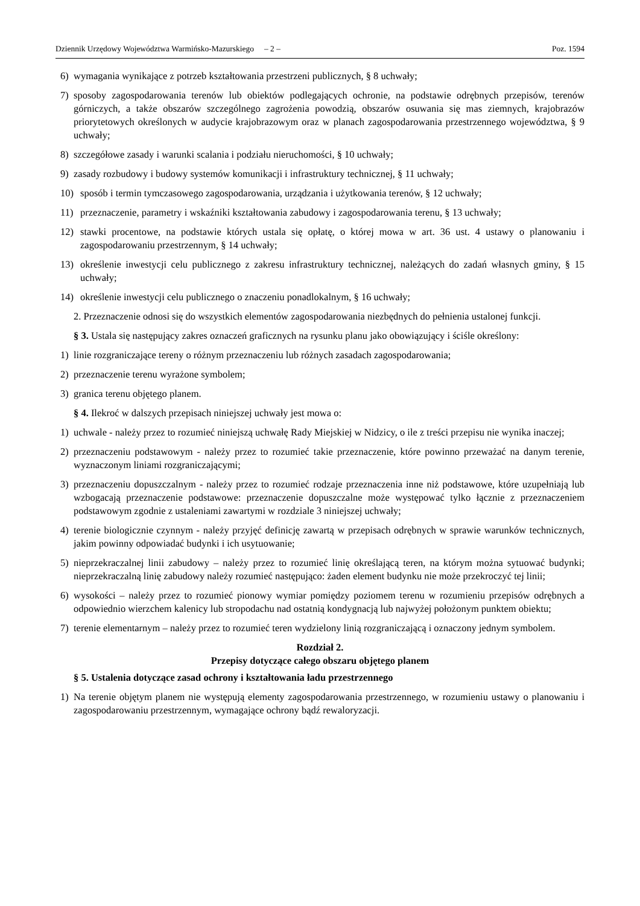Dziennik Urzędowy Województwa Warmińsko-Mazurskiego – 2 – Poz. 1594
6) wymagania wynikające z potrzeb kształtowania przestrzeni publicznych, § 8 uchwały;
7) sposoby zagospodarowania terenów lub obiektów podlegających ochronie, na podstawie odrębnych przepisów, terenów górniczych, a także obszarów szczególnego zagrożenia powodzią, obszarów osuwania się mas ziemnych, krajobrazów priorytetowych określonych w audycie krajobrazowym oraz w planach zagospodarowania przestrzennego województwa, § 9 uchwały;
8) szczegółowe zasady i warunki scalania i podziału nieruchomości, § 10 uchwały;
9) zasady rozbudowy i budowy systemów komunikacji i infrastruktury technicznej, § 11 uchwały;
10) sposób i termin tymczasowego zagospodarowania, urządzania i użytkowania terenów, § 12 uchwały;
11) przeznaczenie, parametry i wskaźniki kształtowania zabudowy i zagospodarowania terenu, § 13 uchwały;
12) stawki procentowe, na podstawie których ustala się opłatę, o której mowa w art. 36 ust. 4 ustawy o planowaniu i zagospodarowaniu przestrzennym, § 14 uchwały;
13) określenie inwestycji celu publicznego z zakresu infrastruktury technicznej, należących do zadań własnych gminy, § 15 uchwały;
14) określenie inwestycji celu publicznego o znaczeniu ponadlokalnym, § 16 uchwały;
2. Przeznaczenie odnosi się do wszystkich elementów zagospodarowania niezbędnych do pełnienia ustalonej funkcji.
§ 3. Ustala się następujący zakres oznaczeń graficznych na rysunku planu jako obowiązujący i ściśle określony:
1) linie rozgraniczające tereny o różnym przeznaczeniu lub różnych zasadach zagospodarowania;
2) przeznaczenie terenu wyrażone symbolem;
3) granica terenu objętego planem.
§ 4. Ilekroć w dalszych przepisach niniejszej uchwały jest mowa o:
1) uchwale - należy przez to rozumieć niniejszą uchwałę Rady Miejskiej w Nidzicy, o ile z treści przepisu nie wynika inaczej;
2) przeznaczeniu podstawowym - należy przez to rozumieć takie przeznaczenie, które powinno przeważać na danym terenie, wyznaczonym liniami rozgraniczającymi;
3) przeznaczeniu dopuszczalnym - należy przez to rozumieć rodzaje przeznaczenia inne niż podstawowe, które uzupełniają lub wzbogacają przeznaczenie podstawowe: przeznaczenie dopuszczalne może występować tylko łącznie z przeznaczeniem podstawowym zgodnie z ustaleniami zawartymi w rozdziale 3 niniejszej uchwały;
4) terenie biologicznie czynnym - należy przyjęć definicję zawartą w przepisach odrębnych w sprawie warunków technicznych, jakim powinny odpowiadać budynki i ich usytuowanie;
5) nieprzekraczalnej linii zabudowy – należy przez to rozumieć linię określającą teren, na którym można sytuować budynki; nieprzekraczalną linię zabudowy należy rozumieć następująco: żaden element budynku nie może przekroczyć tej linii;
6) wysokości – należy przez to rozumieć pionowy wymiar pomiędzy poziomem terenu w rozumieniu przepisów odrębnych a odpowiednio wierzchem kalenicy lub stropodachu nad ostatnią kondygnacją lub najwyżej położonym punktem obiektu;
7) terenie elementarnym – należy przez to rozumieć teren wydzielony linią rozgraniczającą i oznaczony jednym symbolem.
Rozdział 2.
Przepisy dotyczące całego obszaru objętego planem
§ 5. Ustalenia dotyczące zasad ochrony i kształtowania ładu przestrzennego
1) Na terenie objętym planem nie występują elementy zagospodarowania przestrzennego, w rozumieniu ustawy o planowaniu i zagospodarowaniu przestrzennym, wymagające ochrony bądź rewaloryzacji.